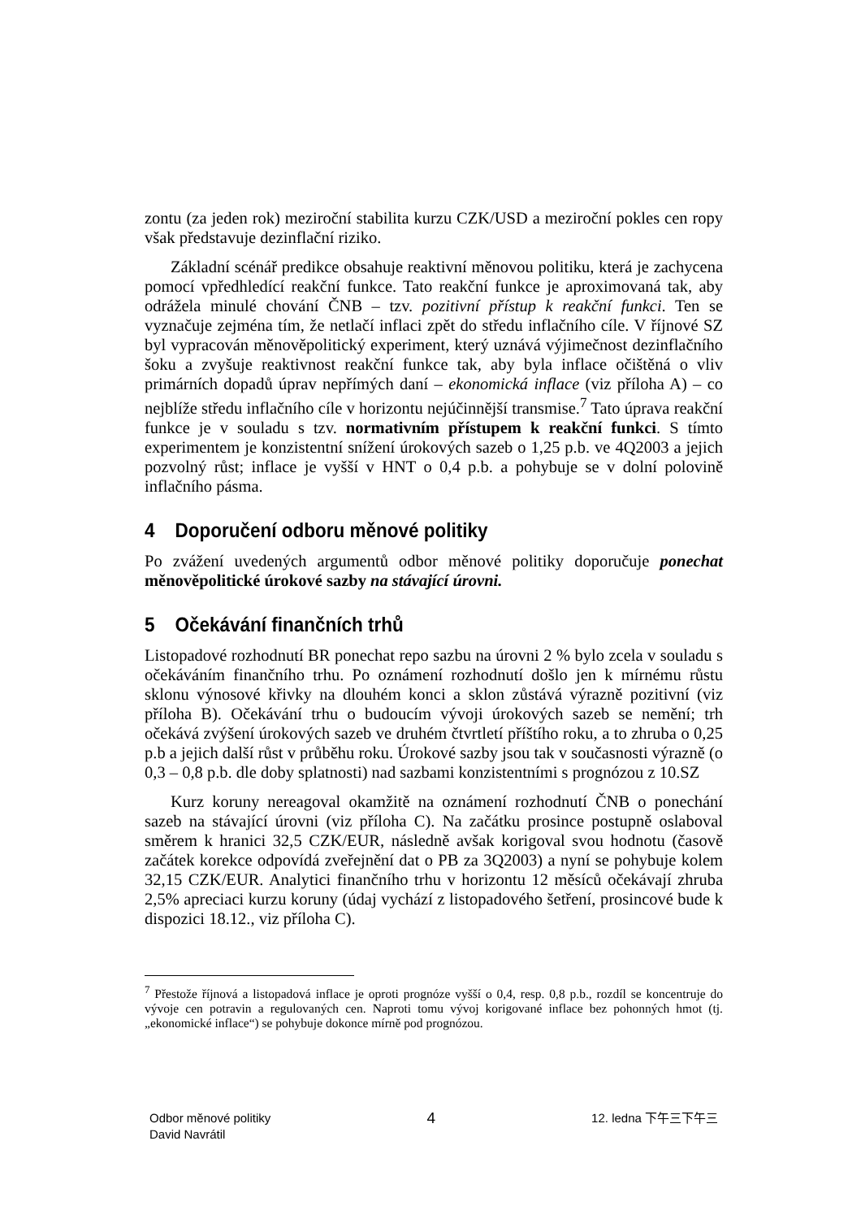zontu (za jeden rok) meziroční stabilita kurzu CZK/USD a meziroční pokles cen ropy však představuje dezinflační riziko.
Základní scénář predikce obsahuje reaktivní měnovou politiku, která je zachycena pomocí vpředhledící reakční funkce. Tato reakční funkce je aproximovaná tak, aby odrážela minulé chování ČNB – tzv. pozitivní přístup k reakční funkci. Ten se vyznačuje zejména tím, že netlačí inflaci zpět do středu inflačního cíle. V říjnové SZ byl vypracován měnověpolitický experiment, který uznává výjimečnost dezinflačního šoku a zvyšuje reaktivnost reakční funkce tak, aby byla inflace očištěná o vliv primárních dopadů úprav nepřímých daní – ekonomická inflace (viz příloha A) – co nejblíže středu inflačního cíle v horizontu nejúčinnější transmise.<sup>7</sup> Tato úprava reakční funkce je v souladu s tzv. normativním přístupem k reakční funkci. S tímto experimentem je konzistentní snížení úrokových sazeb o 1,25 p.b. ve 4Q2003 a jejich pozvolný růst; inflace je vyšší v HNT o 0,4 p.b. a pohybuje se v dolní polovině inflačního pásma.
4 Doporučení odboru měnové politiky
Po zvážení uvedených argumentů odbor měnové politiky doporučuje ponechat měnověpolitické úrokové sazby na stávající úrovni.
5 Očekávání finančních trhů
Listopadové rozhodnutí BR ponechat repo sazbu na úrovni 2 % bylo zcela v souladu s očekáváním finančního trhu. Po oznámení rozhodnutí došlo jen k mírnému růstu sklonu výnosové křivky na dlouhém konci a sklon zůstává výrazně pozitivní (viz příloha B). Očekávání trhu o budoucím vývoji úrokových sazeb se nemění; trh očekává zvýšení úrokových sazeb ve druhém čtvrtletí příštího roku, a to zhruba o 0,25 p.b a jejich další růst v průběhu roku. Úrokové sazby jsou tak v současnosti výrazně (o 0,3 – 0,8 p.b. dle doby splatnosti) nad sazbami konzistentními s prognózou z 10.SZ
Kurz koruny nereagoval okamžitě na oznámení rozhodnutí ČNB o ponechání sazeb na stávající úrovni (viz příloha C). Na začátku prosince postupně oslaboval směrem k hranici 32,5 CZK/EUR, následně avšak korigoval svou hodnotu (časově začátek korekce odpovídá zveřejnění dat o PB za 3Q2003) a nyní se pohybuje kolem 32,15 CZK/EUR. Analytici finančního trhu v horizontu 12 měsíců očekávají zhruba 2,5% apreciaci kurzu koruny (údaj vychází z listopadového šetření, prosincové bude k dispozici 18.12., viz příloha C).
<sup>7</sup> Přestože říjnová a listopadová inflace je oproti prognóze vyšší o 0,4, resp. 0,8 p.b., rozdíl se koncentruje do vývoje cen potravin a regulovaných cen. Naproti tomu vývoj korigované inflace bez pohonných hmot (tj. „ekonomické inflace“) se pohybuje dokonce mírně pod prognózou.
Odbor měnové politiky
David Navrátil
4
12. ledna 下午三下午三